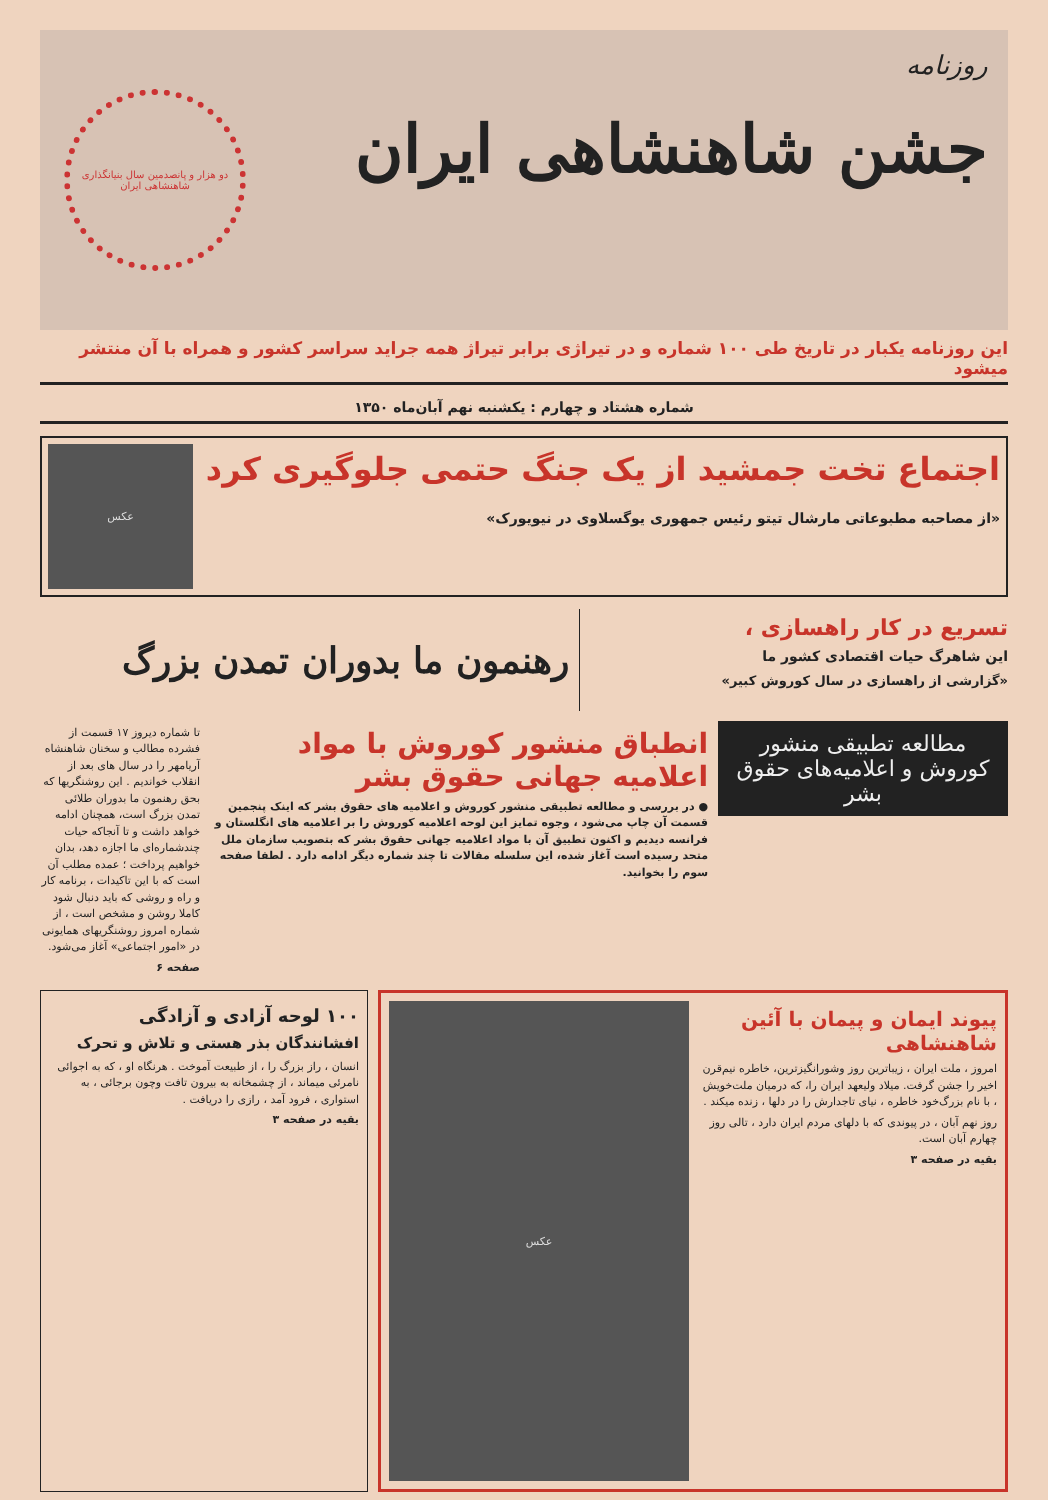روزنامه
جشن شاهنشاهی ایران
دو هزار و پانصدمین سال بنیانگذاری شاهنشاهی ایران
این روزنامه یکبار در تاریخ طی ۱۰۰ شماره و در تیراژی برابر تیراژ همه جراید سراسر کشور و همراه با آن منتشر میشود
شماره هشتاد و چهارم : یکشنبه نهم آبان‌ماه ۱۳۵۰
اجتماع تخت جمشید از یک جنگ حتمی جلوگیری کرد
«از مصاحبه مطبوعاتی مارشال تیتو رئیس جمهوری یوگسلاوی در نیویورک»
عکس
تسریع در کار راهسازی ،
این شاهرگ حیات اقتصادی کشور ما
«گزارشی از راهسازی در سال کوروش کبیر»
رهنمون ما بدوران تمدن بزرگ
مطالعه تطبیقی منشور کوروش و اعلامیه‌های حقوق بشر
انطباق منشور کوروش با مواد اعلامیه جهانی حقوق بشر
● در بررسی و مطالعه تطبیقی منشور کوروش و اعلامیه های حقوق بشر که اینک پنجمین قسمت آن چاپ می‌شود ، وجوه تمایز این لوحه اعلامیه کوروش را بر اعلامیه های انگلستان و فرانسه دیدیم و اکنون تطبیق آن با مواد اعلامیه جهانی حقوق بشر که بتصویب سازمان ملل متحد رسیده است آغاز شده، این سلسله مقالات تا چند شماره دیگر ادامه دارد . لطفا صفحه سوم را بخوانید.
تا شماره دیروز ۱۷ قسمت از فشرده مطالب و سخنان شاهنشاه آریامهر را در سال های بعد از انقلاب خواندیم . این روشنگریها که بحق رهنمون ما بدوران طلائی تمدن بزرگ است، همچنان ادامه خواهد داشت و تا آنجاکه حیات چندشماره‌ای ما اجازه دهد، بدان خواهیم پرداخت ؛ عمده مطلب آن است که با این تاکیدات ، برنامه کار و راه و روشی که باید دنبال شود کاملا روشن و مشخص است ، از شماره امروز روشنگریهای همایونی در «امور اجتماعی» آغاز می‌شود.
صفحه ۶
پیوند ایمان و پیمان با آئین شاهنشاهی
امروز ، ملت ایران ، زیباترین روز وشورانگیزترین، خاطره نیم‌قرن اخیر را جشن گرفت. میلاد ولیعهد ایران را، که درمیان ملت‌خویش ، با نام بزرگ‌خود خاطره ، نیای تاجدارش را در دلها ، زنده میکند .
روز نهم آبان ، در پیوندی که با دلهای مردم ایران دارد ، تالی روز چهارم آبان است.
بقیه در صفحه ۳
عکس
۱۰۰ لوحه آزادی و آزادگی
افشانندگان بذر هستی و تلاش و تحرک
انسان ، راز بزرگ را ، از طبیعت آموخت . هرنگاه او ، که به اجوائی نامرئی میماند ، از چشمخانه به بیرون تافت وچون برجائی ، به استواری ، فرود آمد ، رازی را دریافت .
بقیه در صفحه ۳